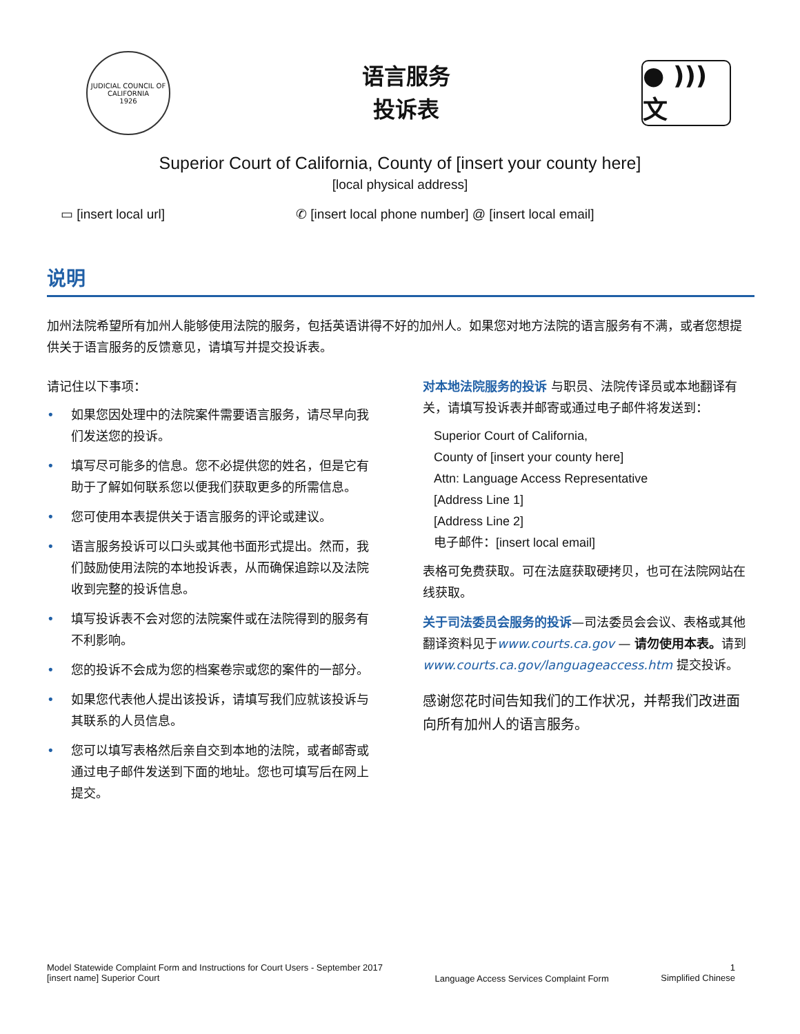JUDICIAL COUNCIL OF CALIFORNIA
1926
语言服务
投诉表
● ))) 文
Superior Court of California, County of [insert your county here]
[local physical address]
▭ [insert local url] ✆ [insert local phone number] @ [insert local email]
说明
加州法院希望所有加州人能够使用法院的服务，包括英语讲得不好的加州人。如果您对地方法院的语言服务有不满，或者您想提供关于语言服务的反馈意见，请填写并提交投诉表。
请记住以下事项：
• 如果您因处理中的法院案件需要语言服务，请尽早向我们发送您的投诉。
• 填写尽可能多的信息。您不必提供您的姓名，但是它有助于了解如何联系您以便我们获取更多的所需信息。
• 您可使用本表提供关于语言服务的评论或建议。
• 语言服务投诉可以口头或其他书面形式提出。然而，我们鼓励使用法院的本地投诉表，从而确保追踪以及法院收到完整的投诉信息。
• 填写投诉表不会对您的法院案件或在法院得到的服务有不利影响。
• 您的投诉不会成为您的档案卷宗或您的案件的一部分。
• 如果您代表他人提出该投诉，请填写我们应就该投诉与其联系的人员信息。
• 您可以填写表格然后亲自交到本地的法院，或者邮寄或通过电子邮件发送到下面的地址。您也可填写后在网上提交。
对本地法院服务的投诉 与职员、法院传译员或本地翻译有关，请填写投诉表并邮寄或通过电子邮件将发送到：
Superior Court of California,
County of [insert your county here]
Attn: Language Access Representative
[Address Line 1]
[Address Line 2]
电子邮件：[insert local email]
表格可免费获取。可在法庭获取硬拷贝，也可在法院网站在线获取。
关于司法委员会服务的投诉—司法委员会会议、表格或其他翻译资料见于www.courts.ca.gov — 请勿使用本表。请到www.courts.ca.gov/languageaccess.htm 提交投诉。
感谢您花时间告知我们的工作状况，并帮我们改进面向所有加州人的语言服务。
Model Statewide Complaint Form and Instructions for Court Users - September 2017
[insert name] Superior Court
Language Access Services Complaint Form
1
Simplified Chinese